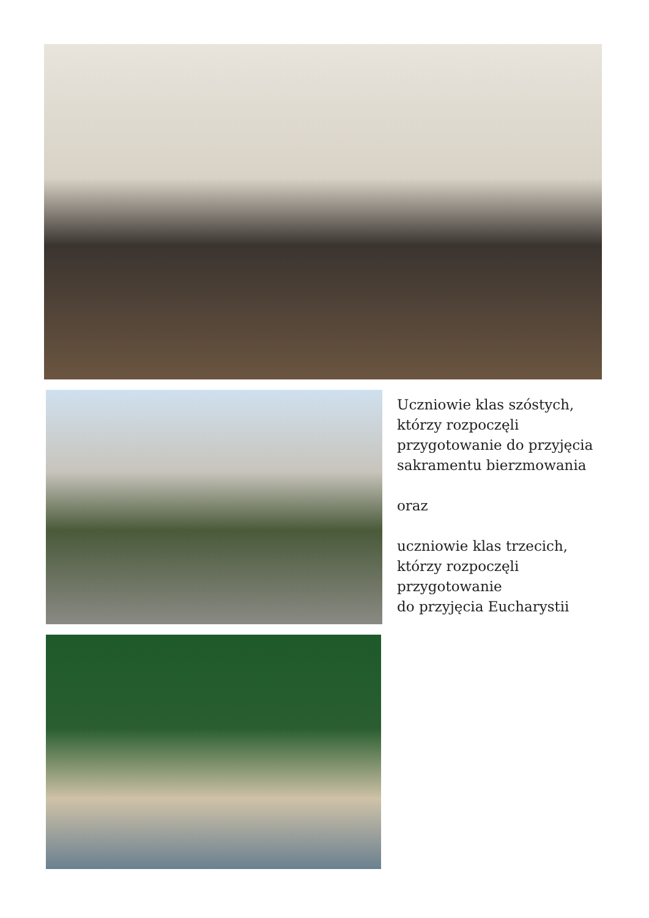Uczniowie klas szóstych,
którzy rozpoczęli
przygotowanie do przyjęcia
sakramentu bierzmowania
oraz
uczniowie klas trzecich,
którzy rozpoczęli
przygotowanie
do przyjęcia Eucharystii